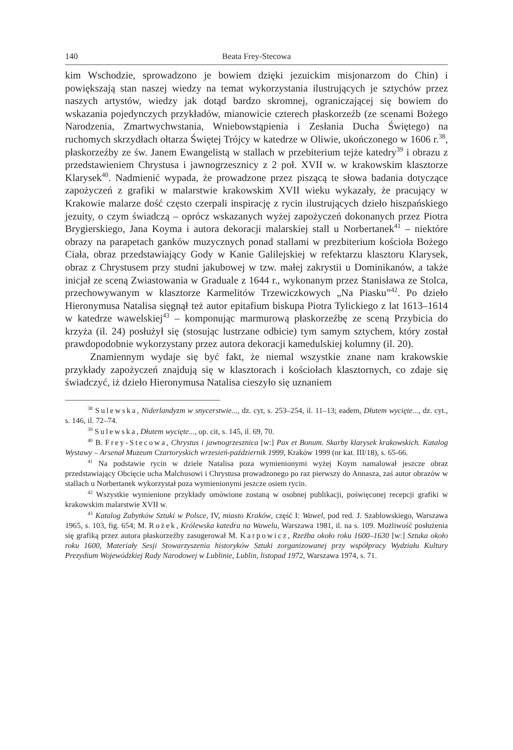140 Beata Frey-Stecowa
kim Wschodzie, sprowadzono je bowiem dzięki jezuickim misjonarzom do Chin) i powiększają stan naszej wiedzy na temat wykorzystania ilustrujących je sztychów przez naszych artystów, wiedzy jak dotąd bardzo skromnej, ograniczającej się bowiem do wskazania pojedynczych przykładów, mianowicie czterech płaskorzeźb (ze scenami Bożego Narodzenia, Zmartwychwstania, Wniebowstąpienia i Zesłania Ducha Świętego) na ruchomych skrzydłach ołtarza Świętej Trójcy w katedrze w Oliwie, ukończonego w 1606 r.<sup>38</sup>, płaskorzeźby ze św. Janem Ewangelistą w stallach w przebiterium tejże katedry<sup>39</sup> i obrazu z przedstawieniem Chrystusa i jawnogrzesznicy z 2 poł. XVII w. w krakowskim klasztorze Klarysek<sup>40</sup>. Nadmienić wypada, że prowadzone przez piszącą te słowa badania dotyczące zapożyczeń z grafiki w malarstwie krakowskim XVII wieku wykazały, że pracujący w Krakowie malarze dość często czerpali inspirację z rycin ilustrujących dzieło hiszpańskiego jezuity, o czym świadczą – oprócz wskazanych wyżej zapożyczeń dokonanych przez Piotra Brygierskiego, Jana Koyma i autora dekoracji malarskiej stall u Norbertanek<sup>41</sup> – niektóre obrazy na parapetach ganków muzycznych ponad stallami w prezbiterium kościoła Bożego Ciała, obraz przedstawiający Gody w Kanie Galilejskiej w refektarzu klasztoru Klarysek, obraz z Chrystusem przy studni jakubowej w tzw. małej zakrystii u Dominikanów, a także inicjał ze sceną Zwiastowania w Graduale z 1644 r., wykonanym przez Stanisława ze Stolca, przechowywanym w klasztorze Karmelitów Trzewiczkowych „Na Piasku”<sup>42</sup>. Po dzieło Hieronymusa Natalisa sięgnął też autor epitafium biskupa Piotra Tylickiego z lat 1613–1614 w katedrze wawelskiej<sup>43</sup> – komponując marmurową płaskorzeźbę ze sceną Przybicia do krzyża (il. 24) posłużył się (stosując lustrzane odbicie) tym samym sztychem, który został prawdopodobnie wykorzystany przez autora dekoracji kamedulskiej kolumny (il. 20).
Znamiennym wydaje się być fakt, że niemal wszystkie znane nam krakowskie przykłady zapożyczeń znajdują się w klasztorach i kościołach klasztornych, co zdaje się świadczyć, iż dzieło Hieronymusa Natalisa cieszyło się uznaniem
<sup>38</sup> Sulewska, Niderlandyzm w snycerstwie..., dz. cyt, s. 253–254, il. 11–13; eadem, Dłutem wycięte..., dz. cyt., s. 146, il. 72–74.
<sup>39</sup> Sulewska, Dłutem wycięte..., op. cit, s. 145, il. 69, 70.
<sup>40</sup> B. Frey-Stecowa, Chrystus i jawnogrzesznica [w:] Pax et Bonum. Skarby klarysek krakowskich. Katalog Wystawy – Arsenał Muzeum Czartoryskich wrzesień-październik 1999, Kraków 1999 (nr kat. III/18), s. 65-66.
<sup>41</sup> Na podstawie rycin w dziele Natalisa poza wymienionymi wyżej Koym namalował jeszcze obraz przedstawiający Obcięcie ucha Malchusowi i Chrystusa prowadzonego po raz pierwszy do Annasza, zaś autor obrazów w stallach u Norbertanek wykorzystał poza wymienionymi jeszcze osiem rycin.
<sup>42</sup> Wszystkie wymienione przykłady omówione zostaną w osobnej publikacji, poświęconej recepcji grafiki w krakowskim malarstwie XVII w.
<sup>43</sup> Katalog Zabytków Sztuki w Polsce, IV, miasto Kraków, część I: Wawel, pod red. J. Szablowskiego, Warszawa 1965, s. 103, fig. 654; M. Rożek, Królewska katedra na Wawelu, Warszawa 1981, il. na s. 109. Możliwość posłużenia się grafiką przez autora płaskorzeźby zasugerował M. Karpowicz, Rzeźba około roku 1600–1630 [w:] Sztuka około roku 1600, Materiały Sesji Stowarzyszenia historyków Sztuki zorganizowanej przy współpracy Wydziału Kultury Prezydium Wojewódzkiej Rady Narodowej w Lublinie, Lublin, listopad 1972, Warszawa 1974, s. 71.